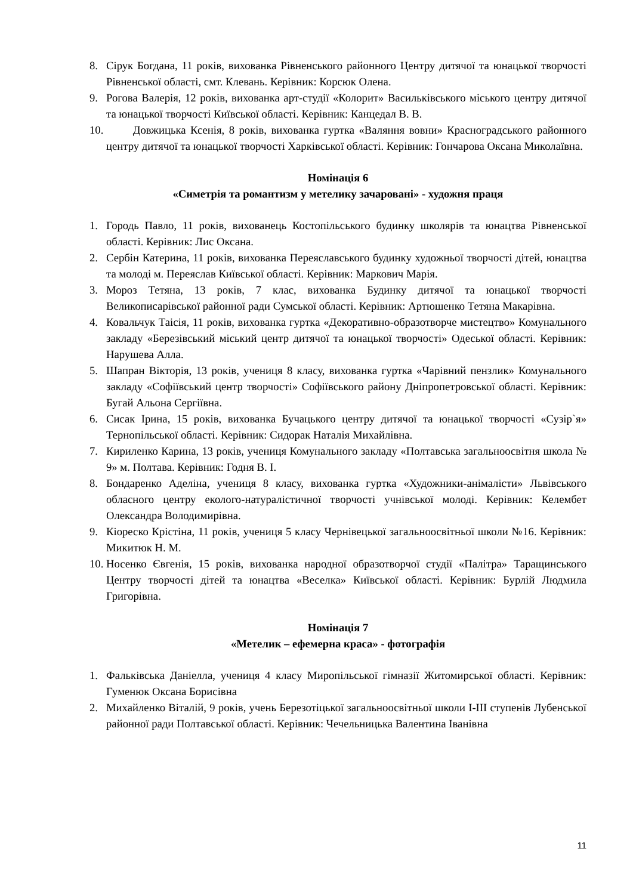8. Сірук Богдана, 11 років, вихованка Рівненського районного Центру дитячої та юнацької творчості Рівненської області, смт. Клевань. Керівник: Корсюк Олена.
9. Рогова Валерія, 12 років, вихованка арт-студії «Колорит» Васильківського міського центру дитячої та юнацької творчості Київської області. Керівник: Канцедал В. В.
10. Довжицька Ксенія, 8 років, вихованка гуртка «Валяння вовни» Красноградського районного центру дитячої та юнацької творчості Харківської області. Керівник: Гончарова Оксана Миколаївна.
Номінація 6
«Симетрія та романтизм у метелику зачаровані» - художня праця
1. Городь Павло, 11 років, вихованець Костопільського будинку школярів та юнацтва Рівненської області. Керівник: Лис Оксана.
2. Сербін Катерина, 11 років, вихованка Переяславського будинку художньої творчості дітей, юнацтва та молоді м. Переяслав Київської області. Керівник: Маркович Марія.
3. Мороз Тетяна, 13 років, 7 клас, вихованка Будинку дитячої та юнацької творчості Великописарівської районної ради Сумської області. Керівник: Артюшенко Тетяна Макарівна.
4. Ковальчук Таісія, 11 років, вихованка гуртка «Декоративно-образотворче мистецтво» Комунального закладу «Березівський міський центр дитячої та юнацької творчості» Одеської області. Керівник: Нарушева Алла.
5. Шапран Вікторія, 13 років, учениця 8 класу, вихованка гуртка «Чарівний пензлик» Комунального закладу «Софіївський центр творчості» Софіївського району Дніпропетровської області. Керівник: Бугай Альона Сергіївна.
6. Сисак Ірина, 15 років, вихованка Бучацького центру дитячої та юнацької творчості «Сузір`я» Тернопільської області. Керівник: Сидорак Наталія Михайлівна.
7. Кириленко Карина, 13 років, учениця Комунального закладу «Полтавська загальноосвітня школа № 9» м. Полтава. Керівник: Годня В. І.
8. Бондаренко Аделіна, учениця 8 класу, вихованка гуртка «Художники-анімалісти» Львівського обласного центру еколого-натуралістичної творчості учнівської молоді. Керівник: Келембет Олександра Володимирівна.
9. Кіореско Крістіна, 11 років, учениця 5 класу Чернівецької загальноосвітньої школи №16. Керівник: Микитюк Н. М.
10. Носенко Євгенія, 15 років, вихованка народної образотворчої студії «Палітра» Таращинського Центру творчості дітей та юнацтва «Веселка» Київської області. Керівник: Бурлій Людмила Григорівна.
Номінація 7
«Метелик – ефемерна краса» - фотографія
1. Фальківська Даніелла, учениця 4 класу Миропільської гімназії Житомирської області. Керівник: Гуменюк Оксана Борисівна
2. Михайленко Віталій, 9 років, учень Березотіцької загальноосвітньої школи І-ІІІ ступенів Лубенської районної ради Полтавської області. Керівник: Чечельницька Валентина Іванівна
11